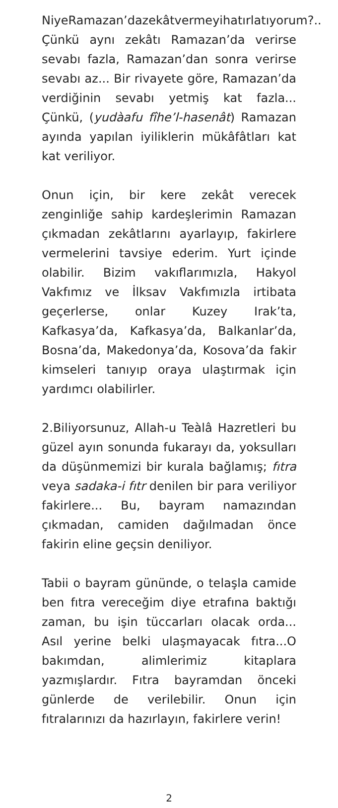NiyeRamazan’dazekâtvermeyihatırlatıyorum?.. Çünkü aynı zekâtı Ramazan’da verirse sevabı fazla, Ramazan’dan sonra verirse sevabı az... Bir rivayete göre, Ramazan’da verdiğinin sevabı yetmiş kat fazla... Çünkü, (yudàafu fîhe’l-hasenât) Ramazan ayında yapılan iyiliklerin mükâfâtları kat kat veriliyor.
Onun için, bir kere zekât verecek zenginliğe sahip kardeşlerimin Ramazan çıkmadan zekâtlarını ayarlayıp, fakirlere vermelerini tavsiye ederim. Yurt içinde olabilir. Bizim vakıflarımızla, Hakyol Vakfımız ve İlksav Vakfımızla irtibata geçerlerse, onlar Kuzey Irak’ta, Kafkasya’da, Kafkasya’da, Balkanlar’da, Bosna’da, Makedonya’da, Kosova’da fakir kimseleri tanıyıp oraya ulaştırmak için yardımcı olabilirler.
2.Biliyorsunuz, Allah-u Teàlâ Hazretleri bu güzel ayın sonunda fukarayı da, yoksulları da düşünmemizi bir kurala bağlamış; fıtra veya sadaka-i fıtr denilen bir para veriliyor fakirlere... Bu, bayram namazından çıkmadan, camiden dağılmadan önce fakirin eline geçsin deniliyor.
Tabii o bayram gününde, o telaşla camide ben fıtra vereceğim diye etrafına baktığı zaman, bu işin tüccarları olacak orda... Asıl yerine belki ulaşmayacak fıtra...O bakımdan, alimlerimiz kitaplara yazmışlardır. Fıtra bayramdan önceki günlerde de verilebilir. Onun için fıtralarınızı da hazırlayın, fakirlere verin!
2